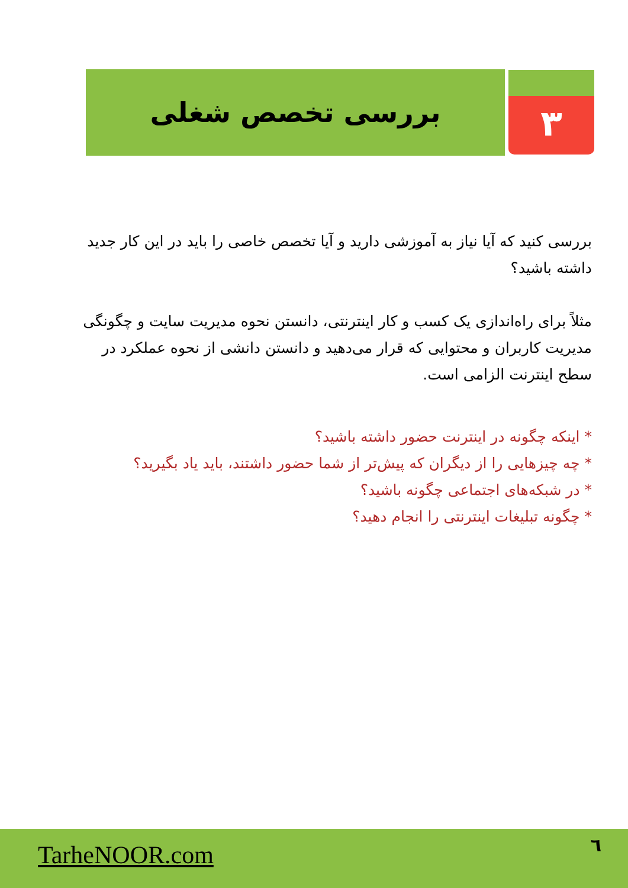۳
بررسی تخصص شغلی
بررسی کنید که آیا نیاز به آموزشی دارید و آیا تخصص خاصی را باید در این کار جدید داشته باشید؟
مثلاً برای راه‌اندازی یک کسب و کار اینترنتی، دانستن نحوه مدیریت سایت و چگونگی مدیریت کاربران و محتوایی که قرار می‌دهید و دانستن دانشی از نحوه عملکرد در سطح اینترنت الزامی است.
* اینکه چگونه در اینترنت حضور داشته باشید؟
* چه چیزهایی را از دیگران که پیش‌تر از شما حضور داشتند، باید یاد بگیرید؟
* در شبکه‌های اجتماعی چگونه باشید؟
* چگونه تبلیغات اینترنتی را انجام دهید؟
TarheNOOR.com ٦